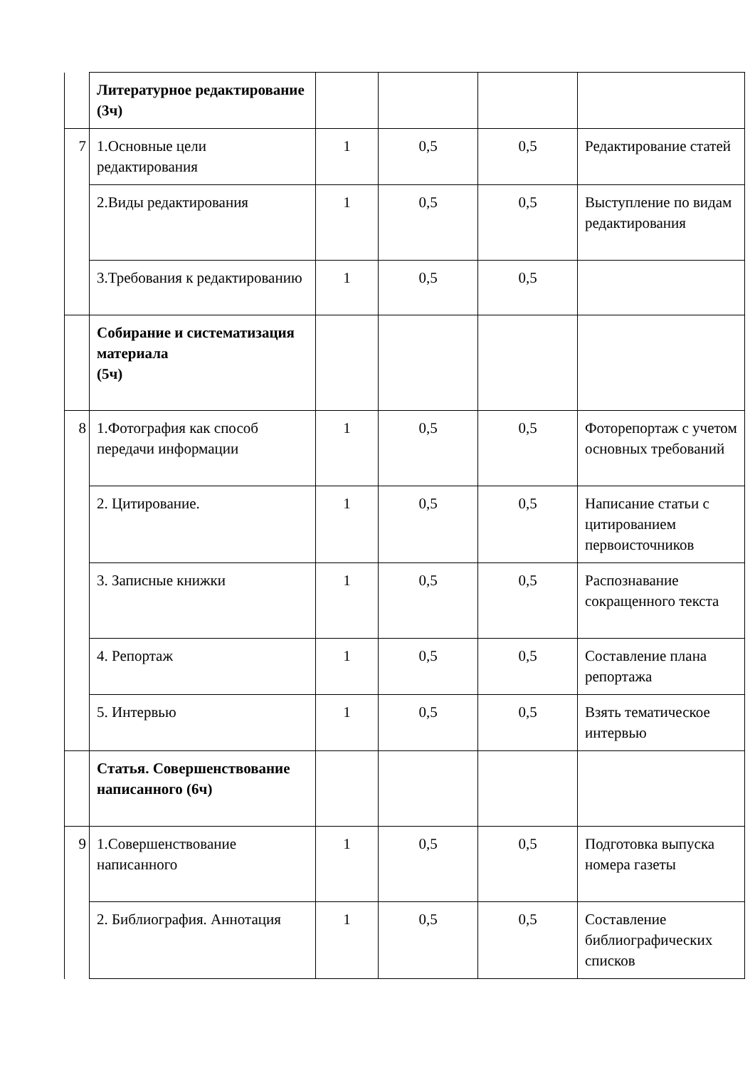| | Литературное редактирование (3ч) | | | | |
| 7 | 1.Основные цели редактирования | 1 | 0,5 | 0,5 | Редактирование статей |
| | 2.Виды редактирования | 1 | 0,5 | 0,5 | Выступление по видам редактирования |
| | 3.Требования к редактированию | 1 | 0,5 | 0,5 | |
| | Собирание и систематизация материала (5ч) | | | | |
| 8 | 1.Фотография как способ передачи информации | 1 | 0,5 | 0,5 | Фоторепортаж с учетом основных требований |
| | 2. Цитирование. | 1 | 0,5 | 0,5 | Написание статьи с цитированием первоисточников |
| | 3. Записные книжки | 1 | 0,5 | 0,5 | Распознавание сокращенного текста |
| | 4. Репортаж | 1 | 0,5 | 0,5 | Составление плана репортажа |
| | 5. Интервью | 1 | 0,5 | 0,5 | Взять тематическое интервью |
| | Статья. Совершенствование написанного (6ч) | | | | |
| 9 | 1.Совершенствование написанного | 1 | 0,5 | 0,5 | Подготовка выпуска номера газеты |
| | 2. Библиография. Аннотация | 1 | 0,5 | 0,5 | Составление библиографических списков |